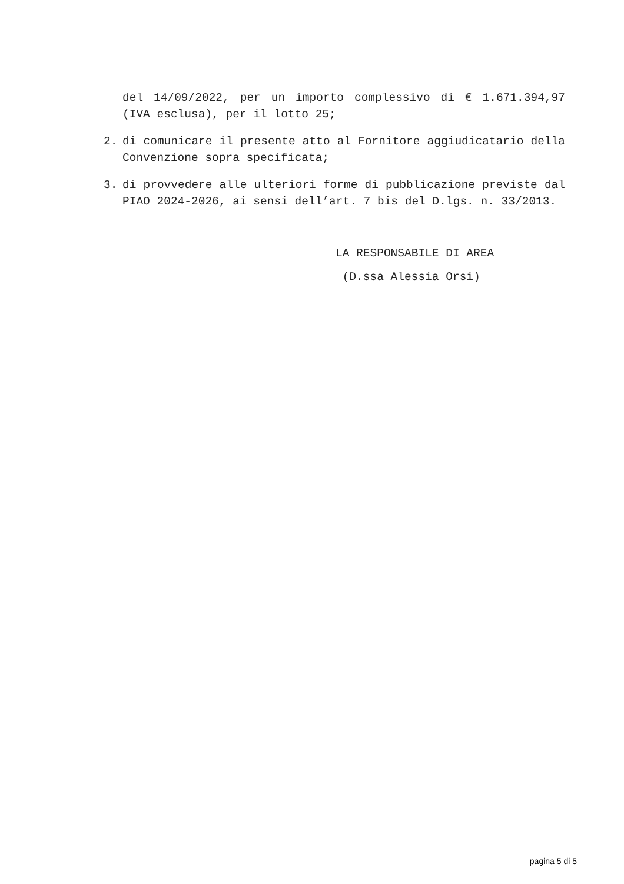del 14/09/2022, per un importo complessivo di € 1.671.394,97 (IVA esclusa), per il lotto 25;
2. di comunicare il presente atto al Fornitore aggiudicatario della Convenzione sopra specificata;
3. di provvedere alle ulteriori forme di pubblicazione previste dal PIAO 2024-2026, ai sensi dell’art. 7 bis del D.lgs. n. 33/2013.
LA RESPONSABILE DI AREA
(D.ssa Alessia Orsi)
pagina 5 di 5